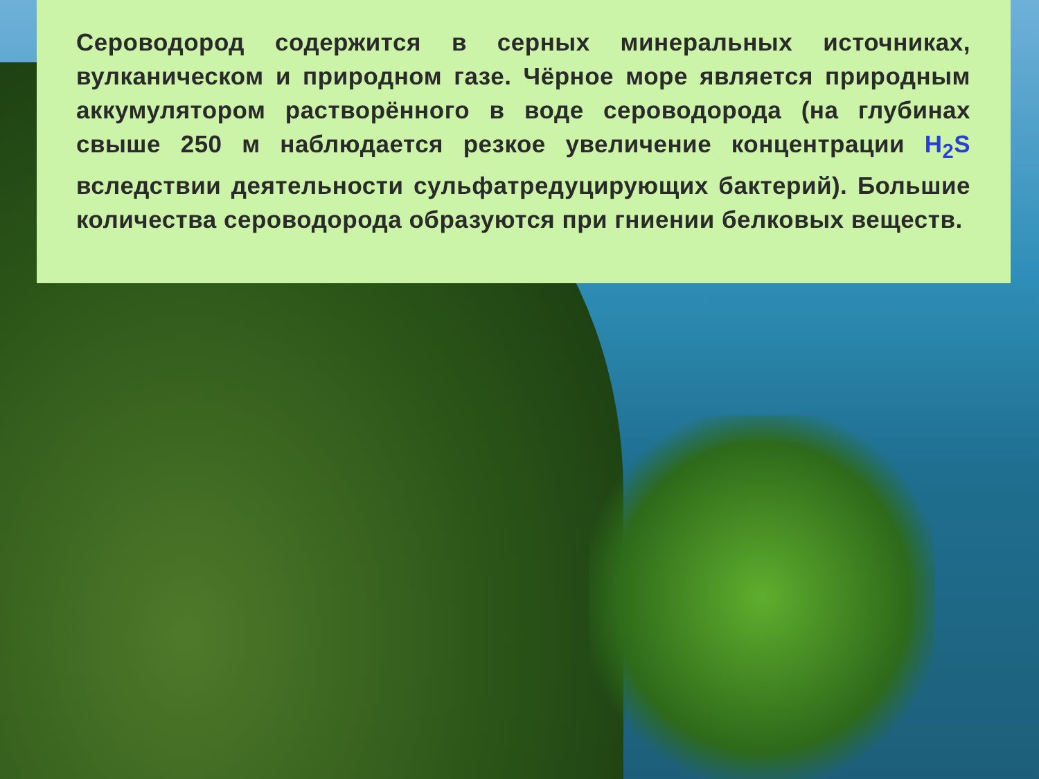Сероводород содержится в серных минеральных источниках, вулканическом и природном газе. Чёрное море является природным аккумулятором растворённого в воде сероводорода (на глубинах свыше 250 м наблюдается резкое увеличение концентрации H<sub>2</sub>S вследствии деятельности сульфатредуцирующих бактерий). Большие количества сероводорода образуются при гниении белковых веществ.